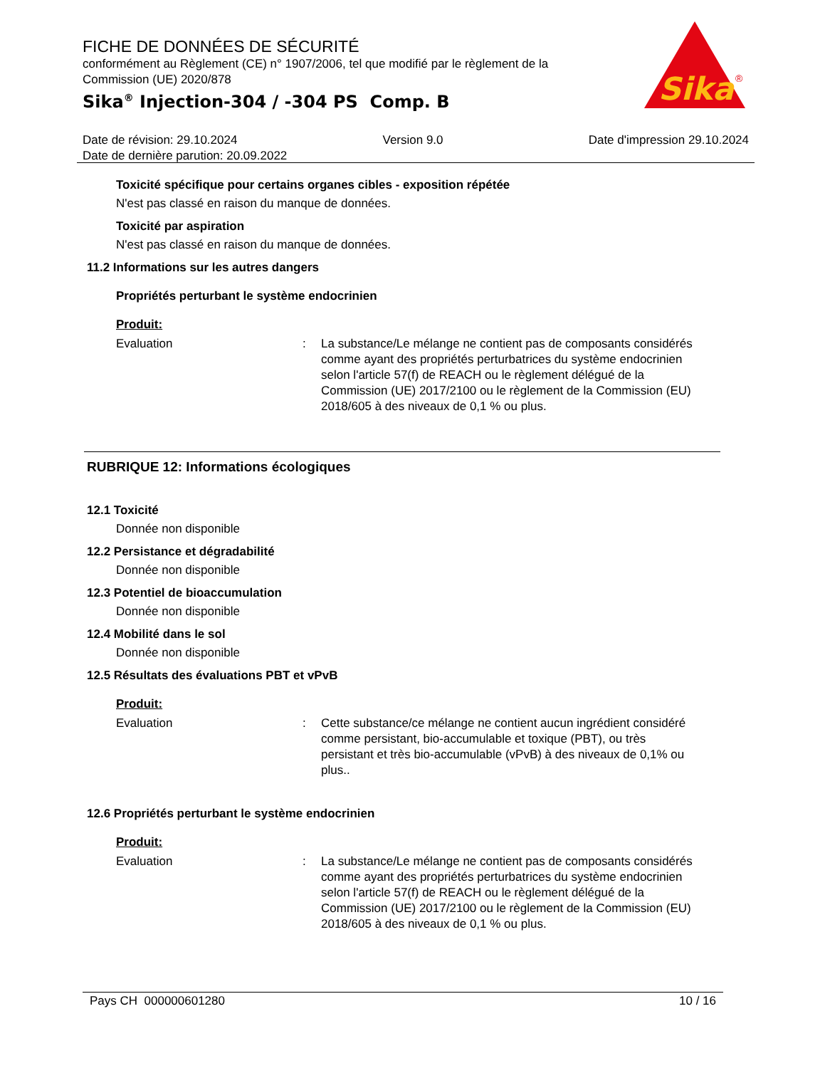FICHE DE DONNÉES DE SÉCURITÉ
conformément au Règlement (CE) n° 1907/2006, tel que modifié par le règlement de la Commission (UE) 2020/878
Sika<sup>®</sup> Injection-304 / -304 PS Comp. B
Sika
®
Date de révision: 29.10.2024 Version 9.0 Date d'impression 29.10.2024
Date de dernière parution: 20.09.2022
Toxicité spécifique pour certains organes cibles - exposition répétée
N'est pas classé en raison du manque de données.
Toxicité par aspiration
N'est pas classé en raison du manque de données.
11.2 Informations sur les autres dangers
Propriétés perturbant le système endocrinien
Produit:
Evaluation: La substance/Le mélange ne contient pas de composants considérés comme ayant des propriétés perturbatrices du système endocrinien selon l'article 57(f) de REACH ou le règlement délégué de la Commission (UE) 2017/2100 ou le règlement de la Commission (EU) 2018/605 à des niveaux de 0,1 % ou plus.
RUBRIQUE 12: Informations écologiques
12.1 Toxicité
Donnée non disponible
12.2 Persistance et dégradabilité
Donnée non disponible
12.3 Potentiel de bioaccumulation
Donnée non disponible
12.4 Mobilité dans le sol
Donnée non disponible
12.5 Résultats des évaluations PBT et vPvB
Produit:
Evaluation: Cette substance/ce mélange ne contient aucun ingrédient considéré comme persistant, bio-accumulable et toxique (PBT), ou très persistant et très bio-accumulable (vPvB) à des niveaux de 0,1% ou plus..
12.6 Propriétés perturbant le système endocrinien
Produit:
Evaluation: La substance/Le mélange ne contient pas de composants considérés comme ayant des propriétés perturbatrices du système endocrinien selon l'article 57(f) de REACH ou le règlement délégué de la Commission (UE) 2017/2100 ou le règlement de la Commission (EU) 2018/605 à des niveaux de 0,1 % ou plus.
Pays CH 000000601280 10 / 16